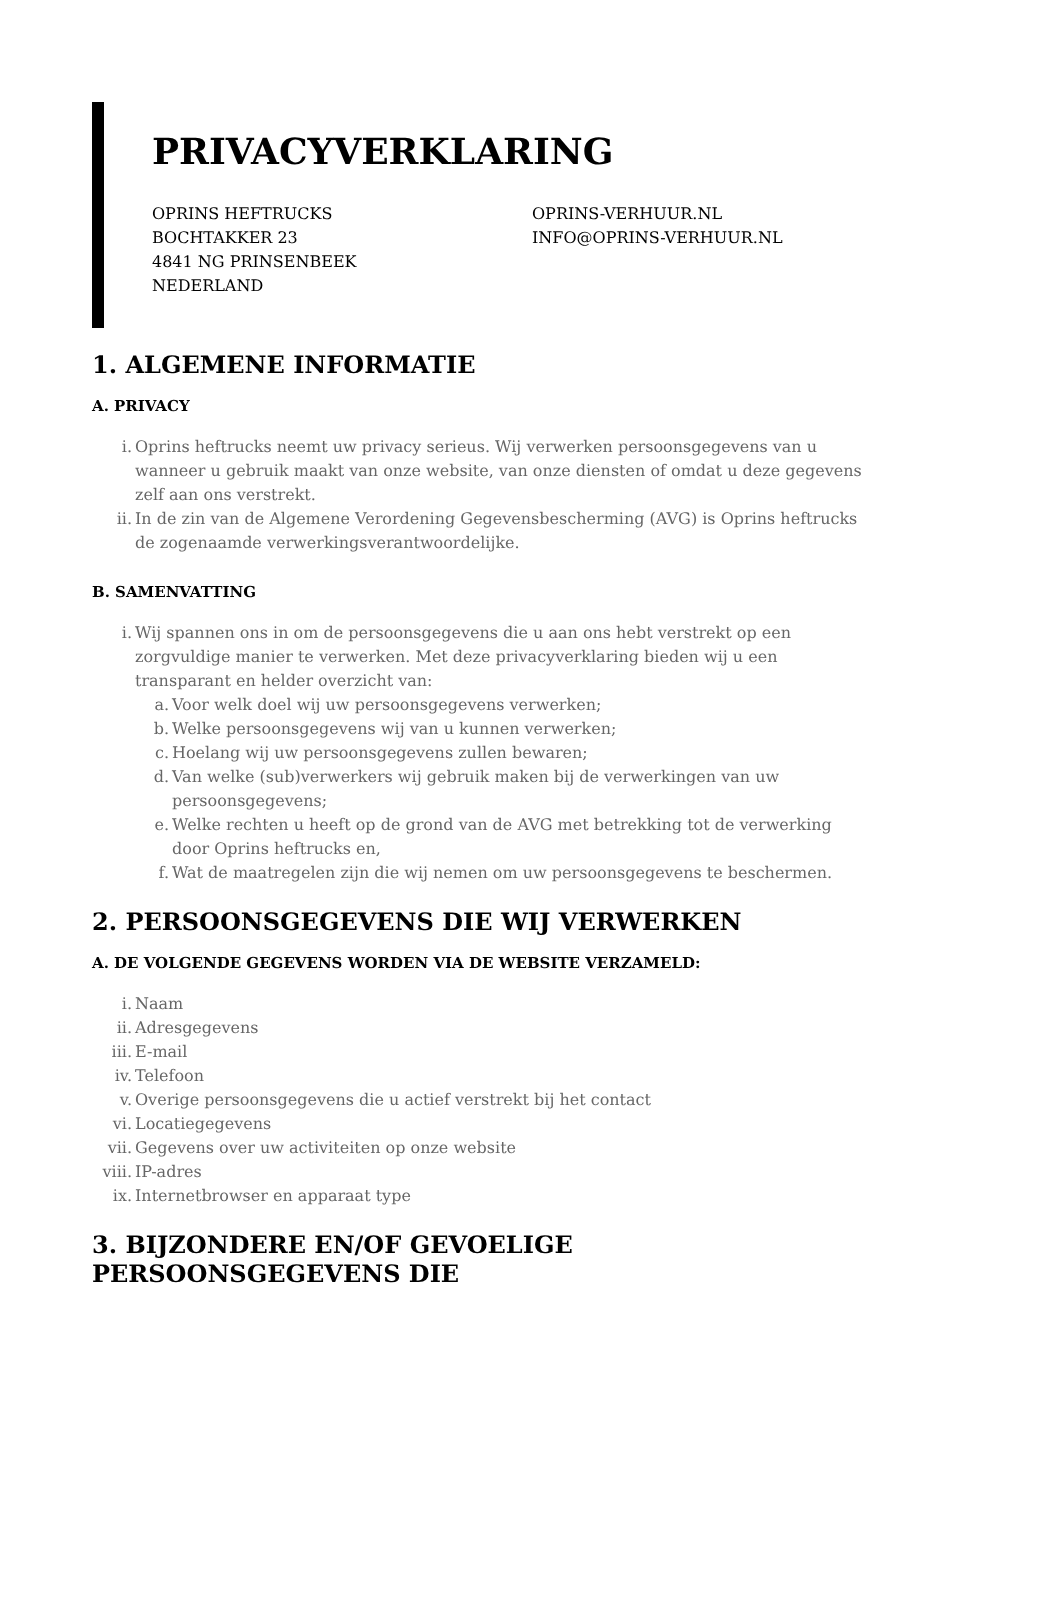PRIVACYVERKLARING
OPRINS HEFTRUCKS
BOCHTAKKER 23
4841 NG PRINSENBEEK
NEDERLAND
OPRINS-VERHUUR.NL
INFO@OPRINS-VERHUUR.NL
1. ALGEMENE INFORMATIE
A. PRIVACY
i. Oprins heftrucks neemt uw privacy serieus. Wij verwerken persoonsgegevens van u wanneer u gebruik maakt van onze website, van onze diensten of omdat u deze gegevens zelf aan ons verstrekt.
ii. In de zin van de Algemene Verordening Gegevensbescherming (AVG) is Oprins heftrucks de zogenaamde verwerkingsverantwoordelijke.
B. SAMENVATTING
i. Wij spannen ons in om de persoonsgegevens die u aan ons hebt verstrekt op een zorgvuldige manier te verwerken. Met deze privacyverklaring bieden wij u een transparant en helder overzicht van:
a. Voor welk doel wij uw persoonsgegevens verwerken;
b. Welke persoonsgegevens wij van u kunnen verwerken;
c. Hoelang wij uw persoonsgegevens zullen bewaren;
d. Van welke (sub)verwerkers wij gebruik maken bij de verwerkingen van uw persoonsgegevens;
e. Welke rechten u heeft op de grond van de AVG met betrekking tot de verwerking door Oprins heftrucks en,
f. Wat de maatregelen zijn die wij nemen om uw persoonsgegevens te beschermen.
2. PERSOONSGEGEVENS DIE WIJ VERWERKEN
A. DE VOLGENDE GEGEVENS WORDEN VIA DE WEBSITE VERZAMELD:
i. Naam
ii. Adresgegevens
iii. E-mail
iv. Telefoon
v. Overige persoonsgegevens die u actief verstrekt bij het contact
vi. Locatiegegevens
vii. Gegevens over uw activiteiten op onze website
viii. IP-adres
ix. Internetbrowser en apparaat type
3. BIJZONDERE EN/OF GEVOELIGE PERSOONSGEGEVENS DIE